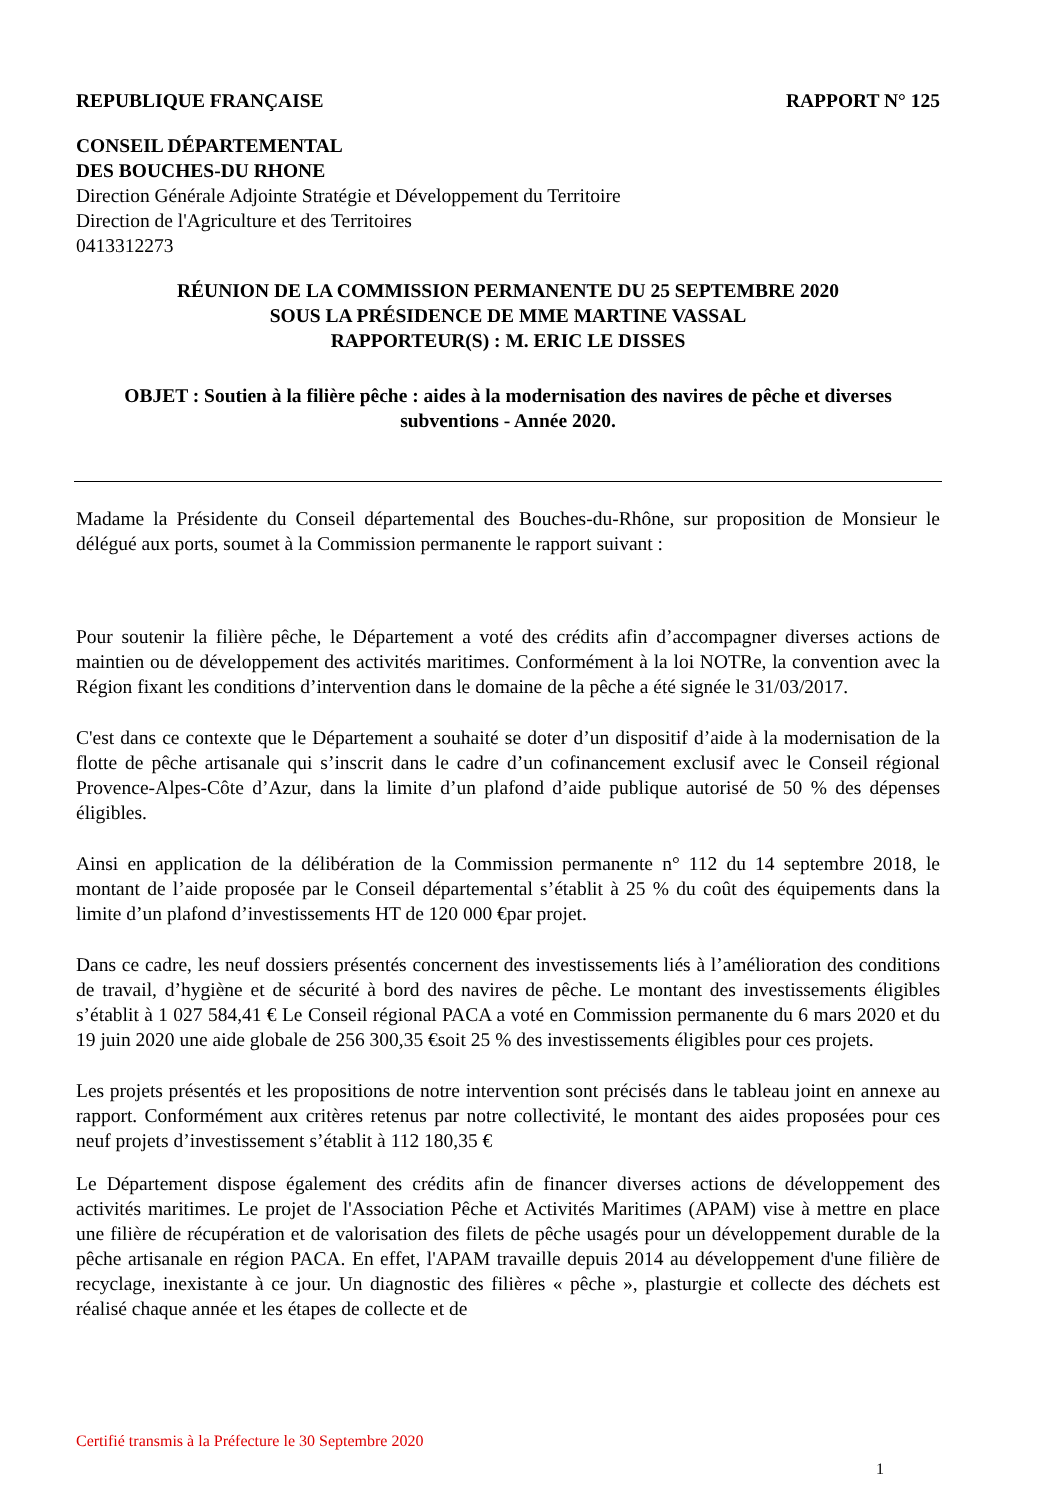REPUBLIQUE FRANÇAISE RAPPORT N° 125
CONSEIL DÉPARTEMENTAL
DES BOUCHES-DU RHONE
Direction Générale Adjointe Stratégie et Développement du Territoire
Direction de l'Agriculture et des Territoires
0413312273
RÉUNION DE LA COMMISSION PERMANENTE DU 25 SEPTEMBRE 2020
SOUS LA PRÉSIDENCE DE MME MARTINE VASSAL
RAPPORTEUR(S) : M. ERIC LE DISSES
OBJET : Soutien à la filière pêche : aides à la modernisation des navires de pêche et diverses subventions - Année 2020.
Madame la Présidente du Conseil départemental des Bouches-du-Rhône, sur proposition de Monsieur le délégué aux ports, soumet à la Commission permanente le rapport suivant :
Pour soutenir la filière pêche, le Département a voté des crédits afin d’accompagner diverses actions de maintien ou de développement des activités maritimes. Conformément à la loi NOTRe, la convention avec la Région fixant les conditions d’intervention dans le domaine de la pêche a été signée le 31/03/2017.
C'est dans ce contexte que le Département a souhaité se doter d’un dispositif d’aide à la modernisation de la flotte de pêche artisanale qui s’inscrit dans le cadre d’un cofinancement exclusif avec le Conseil régional Provence-Alpes-Côte d’Azur, dans la limite d’un plafond d’aide publique autorisé de 50 % des dépenses éligibles.
Ainsi en application de la délibération de la Commission permanente n° 112 du 14 septembre 2018, le montant de l’aide proposée par le Conseil départemental s’établit à 25 % du coût des équipements dans la limite d’un plafond d’investissements HT de 120 000 €par projet.
Dans ce cadre, les neuf dossiers présentés concernent des investissements liés à l’amélioration des conditions de travail, d’hygiène et de sécurité à bord des navires de pêche. Le montant des investissements éligibles s’établit à 1 027 584,41 € Le Conseil régional PACA a voté en Commission permanente du 6 mars 2020 et du 19 juin 2020 une aide globale de 256 300,35 €soit 25 % des investissements éligibles pour ces projets.
Les projets présentés et les propositions de notre intervention sont précisés dans le tableau joint en annexe au rapport. Conformément aux critères retenus par notre collectivité, le montant des aides proposées pour ces neuf projets d’investissement s’établit à 112 180,35 €
Le Département dispose également des crédits afin de financer diverses actions de développement des activités maritimes. Le projet de l'Association Pêche et Activités Maritimes (APAM) vise à mettre en place une filière de récupération et de valorisation des filets de pêche usagés pour un développement durable de la pêche artisanale en région PACA. En effet, l'APAM travaille depuis 2014 au développement d'une filière de recyclage, inexistante à ce jour. Un diagnostic des filières « pêche », plasturgie et collecte des déchets est réalisé chaque année et les étapes de collecte et de
Certifié transmis à la Préfecture le 30 Septembre 2020
1